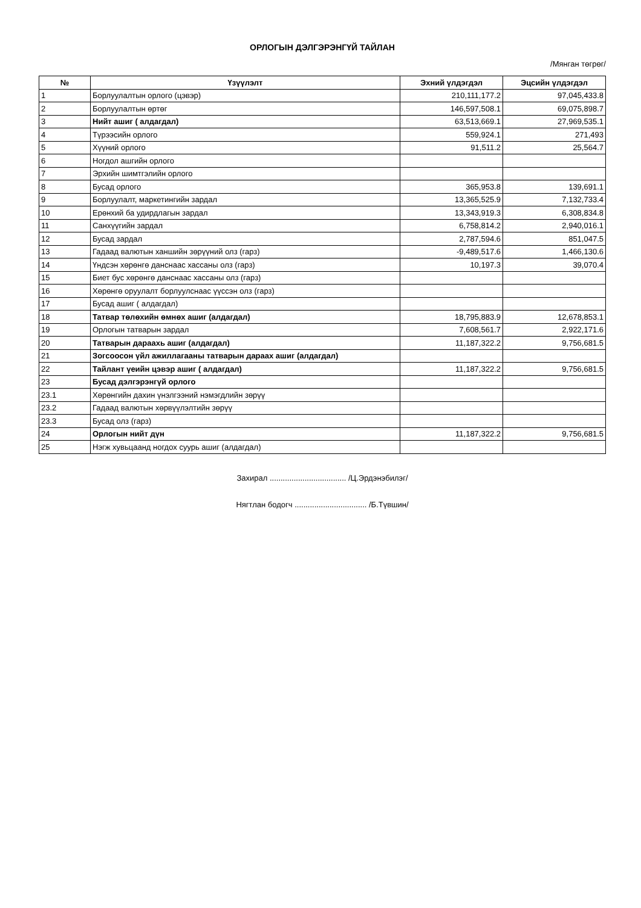ОРЛОГЫН ДЭЛГЭРЭНГҮЙ ТАЙЛАН
/Мянган төгрөг/
| № | Үзүүлэлт | Эхний үлдэгдэл | Эцсийн үлдэгдэл |
| --- | --- | --- | --- |
| 1 | Борлуулалтын орлого (цэвэр) | 210,111,177.2 | 97,045,433.8 |
| 2 | Борлуулалтын өртөг | 146,597,508.1 | 69,075,898.7 |
| 3 | Нийт ашиг ( алдагдал) | 63,513,669.1 | 27,969,535.1 |
| 4 | Түрээсийн орлого | 559,924.1 | 271,493 |
| 5 | Хүүний орлого | 91,511.2 | 25,564.7 |
| 6 | Ногдол ашгийн орлого | | |
| 7 | Эрхийн шимтгэлийн орлого | | |
| 8 | Бусад орлого | 365,953.8 | 139,691.1 |
| 9 | Борлуулалт, маркетингийн зардал | 13,365,525.9 | 7,132,733.4 |
| 10 | Ерөнхий ба удирдлагын зардал | 13,343,919.3 | 6,308,834.8 |
| 11 | Санхүүгийн зардал | 6,758,814.2 | 2,940,016.1 |
| 12 | Бусад зардал | 2,787,594.6 | 851,047.5 |
| 13 | Гадаад валютын ханшийн зөрүүний олз (гарз) | -9,489,517.6 | 1,466,130.6 |
| 14 | Үндсэн хөрөнгө данснаас хассаны олз (гарз) | 10,197.3 | 39,070.4 |
| 15 | Биет бус хөрөнгө данснаас хассаны олз (гарз) | | |
| 16 | Хөрөнгө оруулалт борлуулснаас үүссэн олз (гарз) | | |
| 17 | Бусад ашиг ( алдагдал) | | |
| 18 | Татвар төлөхийн өмнөх ашиг (алдагдал) | 18,795,883.9 | 12,678,853.1 |
| 19 | Орлогын татварын зардал | 7,608,561.7 | 2,922,171.6 |
| 20 | Татварын дараахь ашиг (алдагдал) | 11,187,322.2 | 9,756,681.5 |
| 21 | Зогсоосон үйл ажиллагааны татварын дараах ашиг (алдагдал) | | |
| 22 | Тайлант үеийн цэвэр ашиг ( алдагдал) | 11,187,322.2 | 9,756,681.5 |
| 23 | Бусад дэлгэрэнгүй орлого | | |
| 23.1 | Хөрөнгийн дахин үнэлгээний нэмэгдлийн зөрүү | | |
| 23.2 | Гадаад валютын хөрвүүлэлтийн зөрүү | | |
| 23.3 | Бусад олз (гарз) | | |
| 24 | Орлогын нийт дүн | 11,187,322.2 | 9,756,681.5 |
| 25 | Нэгж хувьцаанд ногдох суурь ашиг (алдагдал) | | |
Захирал ................................... /Ц.Эрдэнэбилэг/
Нягтлан бодогч ................................. /Б.Түвшин/